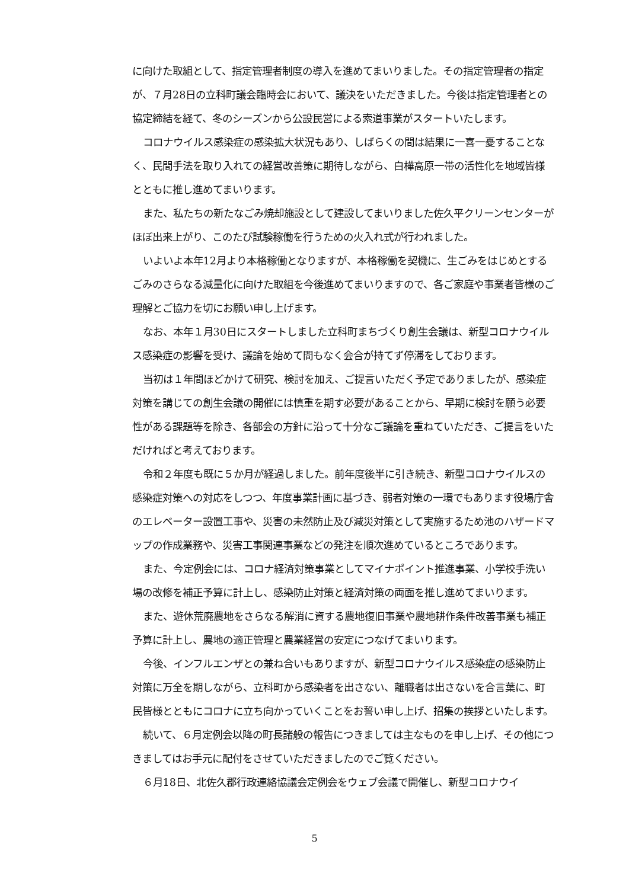に向けた取組として、指定管理者制度の導入を進めてまいりました。その指定管理者の指定が、７月28日の立科町議会臨時会において、議決をいただきました。今後は指定管理者との協定締結を経て、冬のシーズンから公設民営による索道事業がスタートいたします。
コロナウイルス感染症の感染拡大状況もあり、しばらくの間は結果に一喜一憂することなく、民間手法を取り入れての経営改善策に期待しながら、白樺高原一帯の活性化を地域皆様とともに推し進めてまいります。
また、私たちの新たなごみ焼却施設として建設してまいりました佐久平クリーンセンターがほぼ出来上がり、このたび試験稼働を行うための火入れ式が行われました。
いよいよ本年12月より本格稼働となりますが、本格稼働を契機に、生ごみをはじめとするごみのさらなる減量化に向けた取組を今後進めてまいりますので、各ご家庭や事業者皆様のご理解とご協力を切にお願い申し上げます。
なお、本年１月30日にスタートしました立科町まちづくり創生会議は、新型コロナウイルス感染症の影響を受け、議論を始めて間もなく会合が持てず停滞をしております。
当初は１年間ほどかけて研究、検討を加え、ご提言いただく予定でありましたが、感染症対策を講じての創生会議の開催には慎重を期す必要があることから、早期に検討を願う必要性がある課題等を除き、各部会の方針に沿って十分なご議論を重ねていただき、ご提言をいただければと考えております。
令和２年度も既に５か月が経過しました。前年度後半に引き続き、新型コロナウイルスの感染症対策への対応をしつつ、年度事業計画に基づき、弱者対策の一環でもあります役場庁舎のエレベーター設置工事や、災害の未然防止及び減災対策として実施するため池のハザードマップの作成業務や、災害工事関連事業などの発注を順次進めているところであります。
また、今定例会には、コロナ経済対策事業としてマイナポイント推進事業、小学校手洗い場の改修を補正予算に計上し、感染防止対策と経済対策の両面を推し進めてまいります。
また、遊休荒廃農地をさらなる解消に資する農地復旧事業や農地耕作条件改善事業も補正予算に計上し、農地の適正管理と農業経営の安定につなげてまいります。
今後、インフルエンザとの兼ね合いもありますが、新型コロナウイルス感染症の感染防止対策に万全を期しながら、立科町から感染者を出さない、離職者は出さないを合言葉に、町民皆様とともにコロナに立ち向かっていくことをお誓い申し上げ、招集の挨拶といたします。
続いて、６月定例会以降の町長諸般の報告につきましては主なものを申し上げ、その他につきましてはお手元に配付をさせていただきましたのでご覧ください。
６月18日、北佐久郡行政連絡協議会定例会をウェブ会議で開催し、新型コロナウイ
5